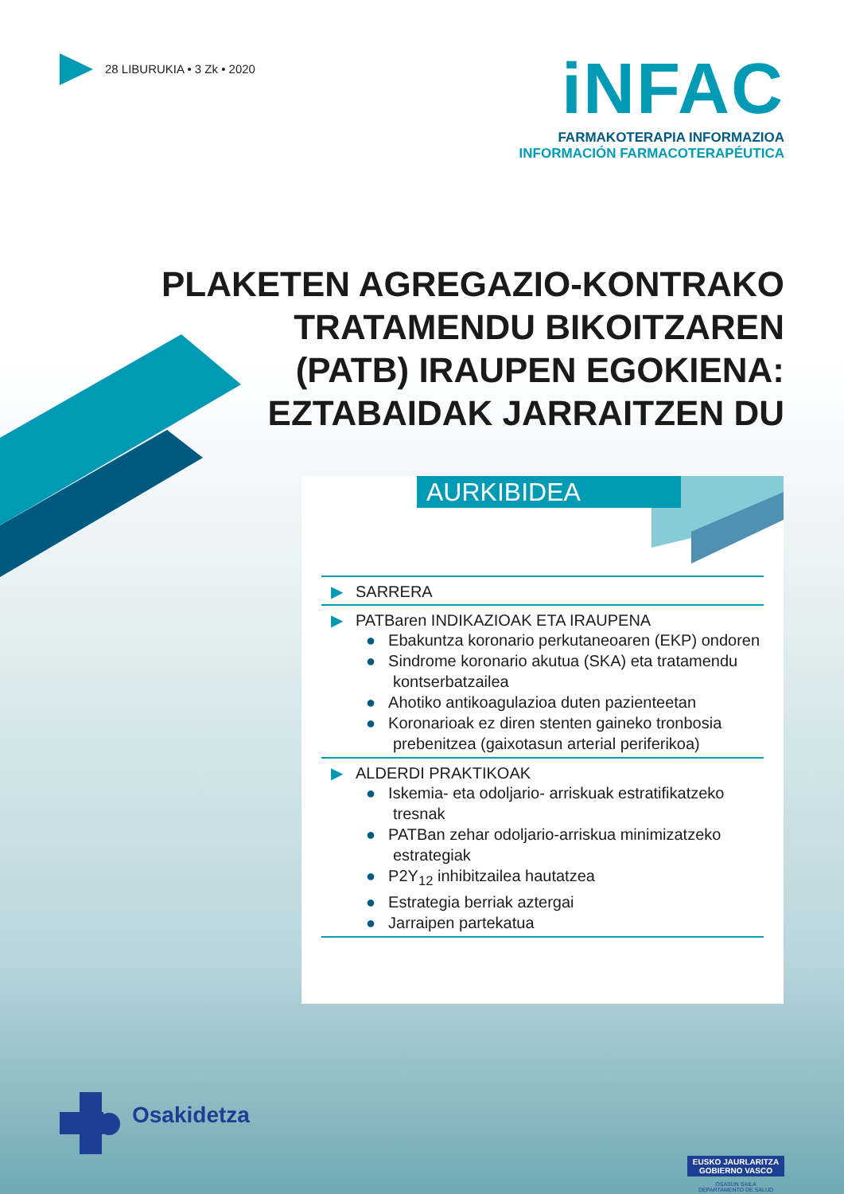28 LIBURUKIA • 3 Zk • 2020
iNFAC
FARMAKOTERAPIA INFORMAZIOA
INFORMACIÓN FARMACOTERAPÉUTICA
PLAKETEN AGREGAZIO-KONTRAKO
TRATAMENDU BIKOITZAREN
(PATB) IRAUPEN EGOKIENA:
EZTABAIDAK JARRAITZEN DU
AURKIBIDEA
▶ SARRERA
▶ PATBaren INDIKAZIOAK ETA IRAUPENA
● Ebakuntza koronario perkutaneoaren (EKP) ondoren
● Sindrome koronario akutua (SKA) eta tratamendu kontserbatzailea
● Ahotiko antikoagulazioa duten pazienteetan
● Koronarioak ez diren stenten gaineko tronbosia prebenitzea (gaixotasun arterial periferikoa)
▶ ALDERDI PRAKTIKOAK
● Iskemia- eta odoljario- arriskuak estratifikatzeko tresnak
● PATBan zehar odoljario-arriskua minimizatzeko estrategiak
● P2Y<sub>12</sub> inhibitzailea hautatzea
● Estrategia berriak aztergai
● Jarraipen partekatua
Osakidetza
EUSKO JAURLARITZA
GOBIERNO VASCO
OSASUN SAILA
DEPARTAMENTO DE SALUD